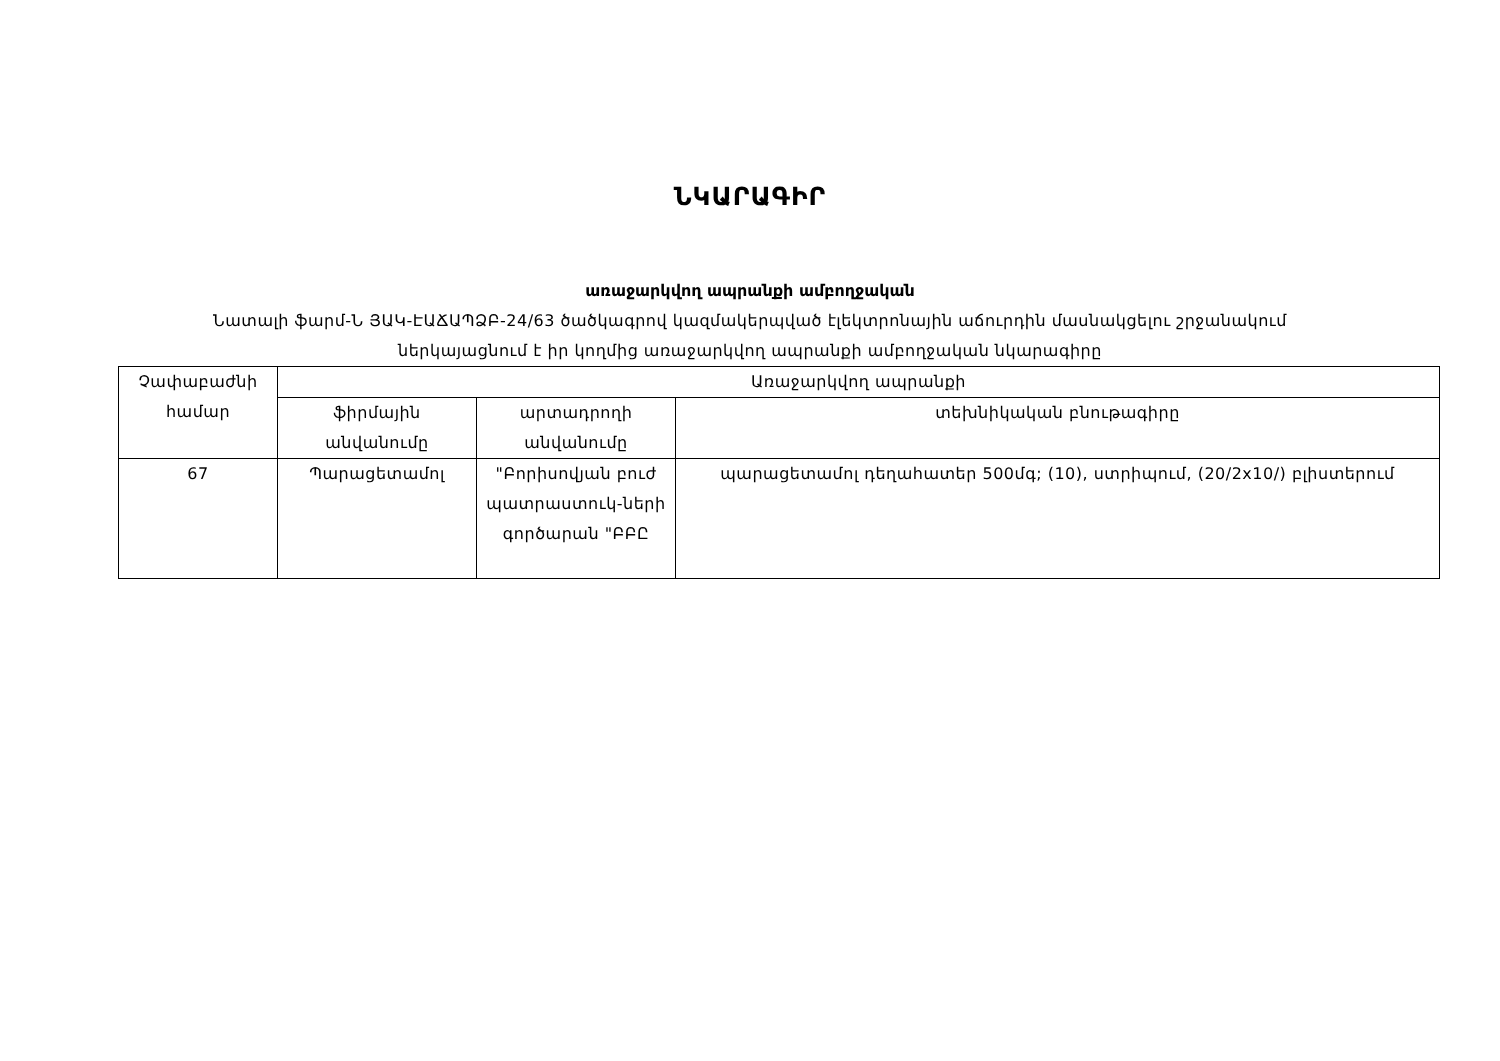ՆԿԱՐԱԳԻՐ
առաջարկվող ապրանքի ամբողջական
Նատալի ֆարմ-Ն ՅԱԿ-ԷԱՃԱՊՁԲ-24/63 ծածկագրով կազմակերպված էլեկտրոնային աճուրդին մասնակցելու շրջանակում
ներկայացնում է իր կողմից առաջարկվող ապրանքի ամբողջական նկարագիրը
| Չափաբաժնի համար | Առաջարկվող ապրանքի | | |
| --- | --- | --- | --- |
| | ֆիրմային անվանումը | արտադրողի անվանումը | տեխնիկական բնութագիրը |
| 67 | Պարացետամոլ | "Բորիսովյան բուժ պատրաստուկ-ների գործարան "ԲԲԸ | պարացետամոլ դեղահատեր 500մգ; (10), ստրիպում, (20/2x10/) բլիստերում |